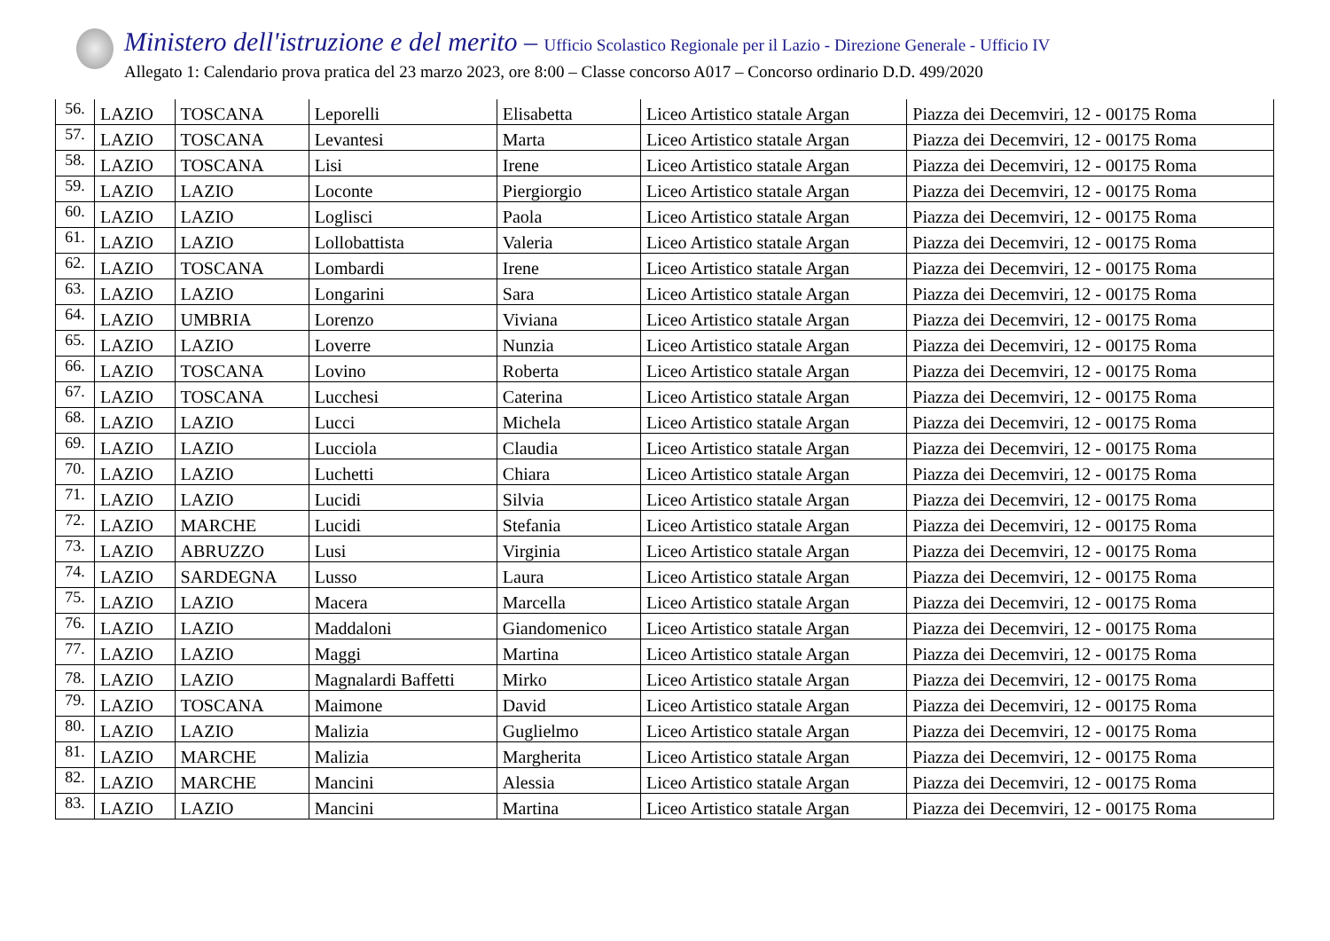Ministero dell'istruzione e del merito – Ufficio Scolastico Regionale per il Lazio - Direzione Generale - Ufficio IV
Allegato 1: Calendario prova pratica del 23 marzo 2023, ore 8:00 – Classe concorso A017 – Concorso ordinario D.D. 499/2020
| 56. | LAZIO | TOSCANA | Leporelli | Elisabetta | Liceo Artistico statale Argan | Piazza dei Decemviri, 12 - 00175 Roma |
| 57. | LAZIO | TOSCANA | Levantesi | Marta | Liceo Artistico statale Argan | Piazza dei Decemviri, 12 - 00175 Roma |
| 58. | LAZIO | TOSCANA | Lisi | Irene | Liceo Artistico statale Argan | Piazza dei Decemviri, 12 - 00175 Roma |
| 59. | LAZIO | LAZIO | Loconte | Piergiorgio | Liceo Artistico statale Argan | Piazza dei Decemviri, 12 - 00175 Roma |
| 60. | LAZIO | LAZIO | Loglisci | Paola | Liceo Artistico statale Argan | Piazza dei Decemviri, 12 - 00175 Roma |
| 61. | LAZIO | LAZIO | Lollobattista | Valeria | Liceo Artistico statale Argan | Piazza dei Decemviri, 12 - 00175 Roma |
| 62. | LAZIO | TOSCANA | Lombardi | Irene | Liceo Artistico statale Argan | Piazza dei Decemviri, 12 - 00175 Roma |
| 63. | LAZIO | LAZIO | Longarini | Sara | Liceo Artistico statale Argan | Piazza dei Decemviri, 12 - 00175 Roma |
| 64. | LAZIO | UMBRIA | Lorenzo | Viviana | Liceo Artistico statale Argan | Piazza dei Decemviri, 12 - 00175 Roma |
| 65. | LAZIO | LAZIO | Loverre | Nunzia | Liceo Artistico statale Argan | Piazza dei Decemviri, 12 - 00175 Roma |
| 66. | LAZIO | TOSCANA | Lovino | Roberta | Liceo Artistico statale Argan | Piazza dei Decemviri, 12 - 00175 Roma |
| 67. | LAZIO | TOSCANA | Lucchesi | Caterina | Liceo Artistico statale Argan | Piazza dei Decemviri, 12 - 00175 Roma |
| 68. | LAZIO | LAZIO | Lucci | Michela | Liceo Artistico statale Argan | Piazza dei Decemviri, 12 - 00175 Roma |
| 69. | LAZIO | LAZIO | Lucciola | Claudia | Liceo Artistico statale Argan | Piazza dei Decemviri, 12 - 00175 Roma |
| 70. | LAZIO | LAZIO | Luchetti | Chiara | Liceo Artistico statale Argan | Piazza dei Decemviri, 12 - 00175 Roma |
| 71. | LAZIO | LAZIO | Lucidi | Silvia | Liceo Artistico statale Argan | Piazza dei Decemviri, 12 - 00175 Roma |
| 72. | LAZIO | MARCHE | Lucidi | Stefania | Liceo Artistico statale Argan | Piazza dei Decemviri, 12 - 00175 Roma |
| 73. | LAZIO | ABRUZZO | Lusi | Virginia | Liceo Artistico statale Argan | Piazza dei Decemviri, 12 - 00175 Roma |
| 74. | LAZIO | SARDEGNA | Lusso | Laura | Liceo Artistico statale Argan | Piazza dei Decemviri, 12 - 00175 Roma |
| 75. | LAZIO | LAZIO | Macera | Marcella | Liceo Artistico statale Argan | Piazza dei Decemviri, 12 - 00175 Roma |
| 76. | LAZIO | LAZIO | Maddaloni | Giandomenico | Liceo Artistico statale Argan | Piazza dei Decemviri, 12 - 00175 Roma |
| 77. | LAZIO | LAZIO | Maggi | Martina | Liceo Artistico statale Argan | Piazza dei Decemviri, 12 - 00175 Roma |
| 78. | LAZIO | LAZIO | Magnalardi Baffetti | Mirko | Liceo Artistico statale Argan | Piazza dei Decemviri, 12 - 00175 Roma |
| 79. | LAZIO | TOSCANA | Maimone | David | Liceo Artistico statale Argan | Piazza dei Decemviri, 12 - 00175 Roma |
| 80. | LAZIO | LAZIO | Malizia | Guglielmo | Liceo Artistico statale Argan | Piazza dei Decemviri, 12 - 00175 Roma |
| 81. | LAZIO | MARCHE | Malizia | Margherita | Liceo Artistico statale Argan | Piazza dei Decemviri, 12 - 00175 Roma |
| 82. | LAZIO | MARCHE | Mancini | Alessia | Liceo Artistico statale Argan | Piazza dei Decemviri, 12 - 00175 Roma |
| 83. | LAZIO | LAZIO | Mancini | Martina | Liceo Artistico statale Argan | Piazza dei Decemviri, 12 - 00175 Roma |